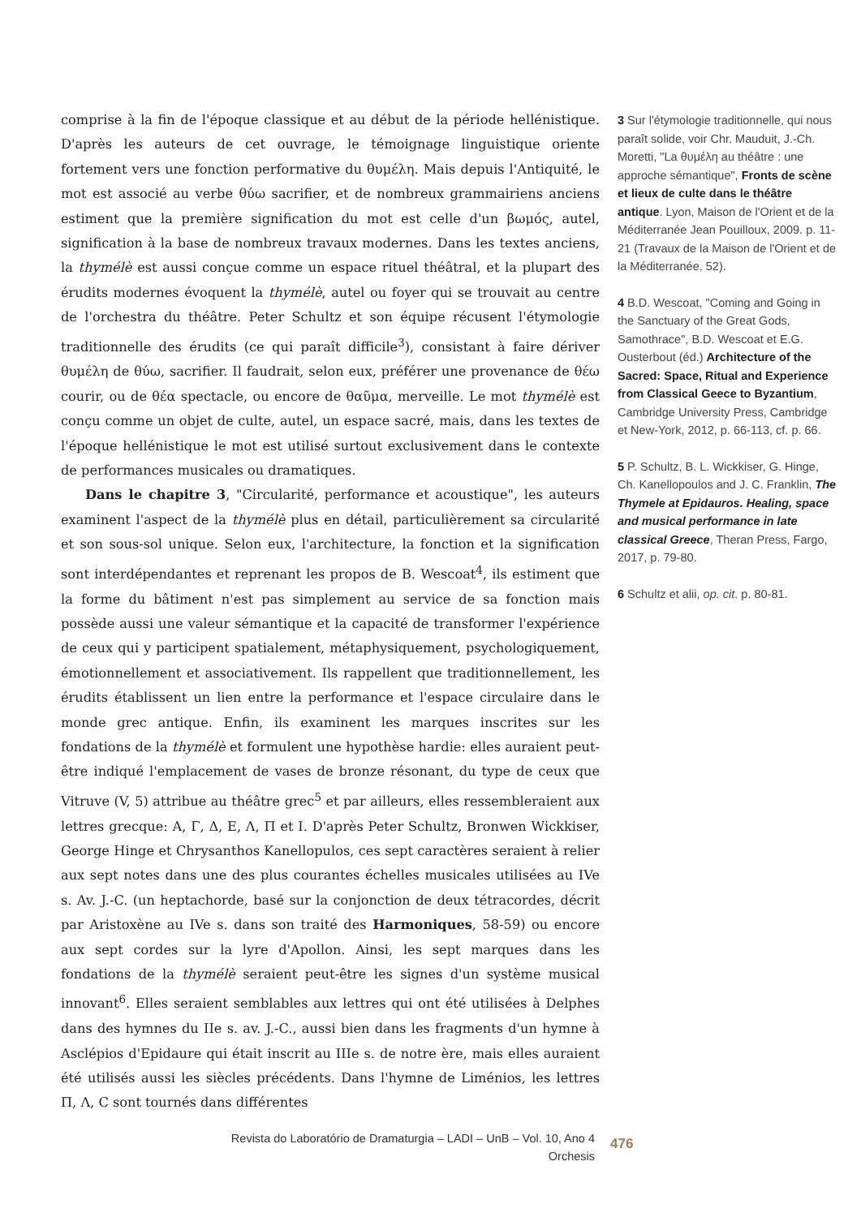comprise à la fin de l'époque classique et au début de la période hellénistique. D'après les auteurs de cet ouvrage, le témoignage linguistique oriente fortement vers une fonction performative du θυμέλη. Mais depuis l'Antiquité, le mot est associé au verbe θύω sacrifier, et de nombreux grammairiens anciens estiment que la première signification du mot est celle d'un βωμός, autel, signification à la base de nombreux travaux modernes. Dans les textes anciens, la thymélè est aussi conçue comme un espace rituel théâtral, et la plupart des érudits modernes évoquent la thymélè, autel ou foyer qui se trouvait au centre de l'orchestra du théâtre. Peter Schultz et son équipe récusent l'étymologie traditionnelle des érudits (ce qui paraît difficile<sup>3</sup>), consistant à faire dériver θυμέλη de θύω, sacrifier. Il faudrait, selon eux, préférer une provenance de θέω courir, ou de θέα spectacle, ou encore de θαῦμα, merveille. Le mot thymélè est conçu comme un objet de culte, autel, un espace sacré, mais, dans les textes de l'époque hellénistique le mot est utilisé surtout exclusivement dans le contexte de performances musicales ou dramatiques.
Dans le chapitre 3, "Circularité, performance et acoustique", les auteurs examinent l'aspect de la thymélè plus en détail, particulièrement sa circularité et son sous-sol unique. Selon eux, l'architecture, la fonction et la signification sont interdépendantes et reprenant les propos de B. Wescoat<sup>4</sup>, ils estiment que la forme du bâtiment n'est pas simplement au service de sa fonction mais possède aussi une valeur sémantique et la capacité de transformer l'expérience de ceux qui y participent spatialement, métaphysiquement, psychologiquement, émotionnellement et associativement. Ils rappellent que traditionnellement, les érudits établissent un lien entre la performance et l'espace circulaire dans le monde grec antique. Enfin, ils examinent les marques inscrites sur les fondations de la thymélè et formulent une hypothèse hardie: elles auraient peut-être indiqué l'emplacement de vases de bronze résonant, du type de ceux que Vitruve (V, 5) attribue au théâtre grec<sup>5</sup> et par ailleurs, elles ressembleraient aux lettres grecque: A, Γ, Δ, E, Λ, Π et I. D'après Peter Schultz, Bronwen Wickkiser, George Hinge et Chrysanthos Kanellopulos, ces sept caractères seraient à relier aux sept notes dans une des plus courantes échelles musicales utilisées au IVe s. Av. J.-C. (un heptachorde, basé sur la conjonction de deux tétracordes, décrit par Aristoxène au IVe s. dans son traité des Harmoniques, 58-59) ou encore aux sept cordes sur la lyre d'Apollon. Ainsi, les sept marques dans les fondations de la thymélè seraient peut-être les signes d'un système musical innovant<sup>6</sup>. Elles seraient semblables aux lettres qui ont été utilisées à Delphes dans des hymnes du IIe s. av. J.-C., aussi bien dans les fragments d'un hymne à Asclépios d'Epidaure qui était inscrit au IIIe s. de notre ère, mais elles auraient été utilisés aussi les siècles précédents. Dans l'hymne de Liménios, les lettres Π, Λ, C sont tournés dans différentes
3 Sur l'étymologie traditionnelle, qui nous paraît solide, voir Chr. Mauduit, J.-Ch. Moretti, "La θυμέλη au théâtre : une approche sémantique", Fronts de scène et lieux de culte dans le théâtre antique. Lyon, Maison de l'Orient et de la Méditerranée Jean Pouilloux, 2009. p. 11-21 (Travaux de la Maison de l'Orient et de la Méditerranée, 52).
4 B.D. Wescoat, "Coming and Going in the Sanctuary of the Great Gods, Samothrace", B.D. Wescoat et E.G. Ousterbout (éd.) Architecture of the Sacred: Space, Ritual and Experience from Classical Geece to Byzantium, Cambridge University Press, Cambridge et New-York, 2012, p. 66-113, cf. p. 66.
5 P. Schultz, B. L. Wickkiser, G. Hinge, Ch. Kanellopoulos and J. C. Franklin, The Thymele at Epidauros. Healing, space and musical performance in late classical Greece, Theran Press, Fargo, 2017, p. 79-80.
6 Schultz et alii, op. cit. p. 80-81.
Revista do Laboratório de Dramaturgia – LADI – UnB – Vol. 10, Ano 4
Orchesis
476